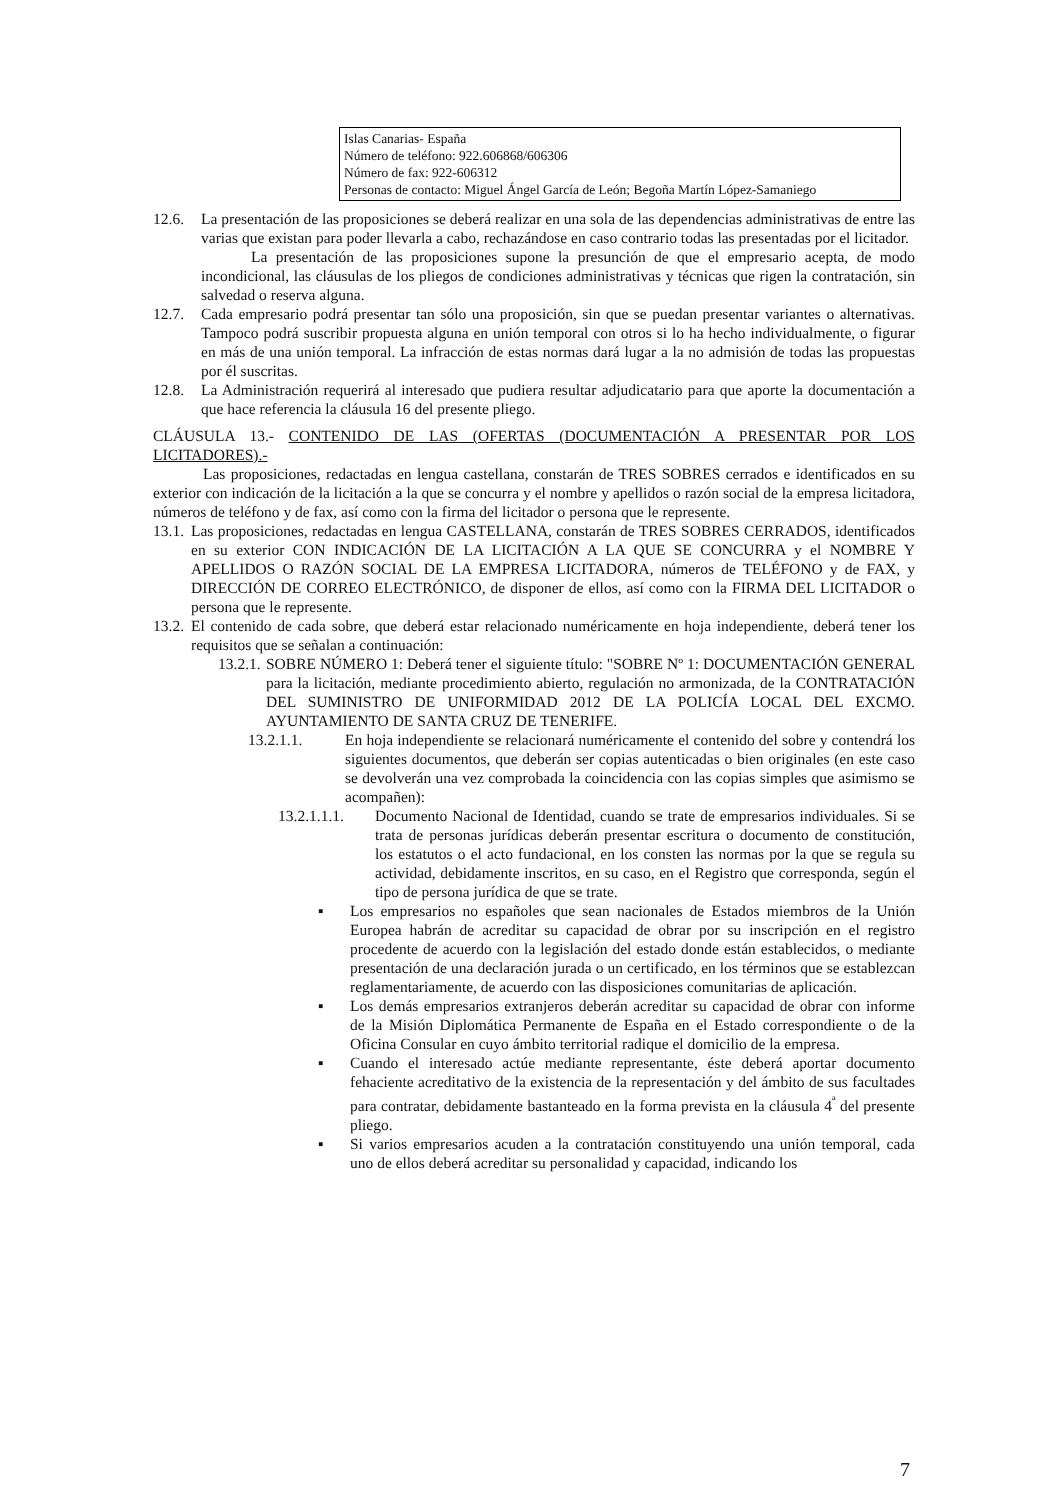Islas Canarias- España
Número de teléfono: 922.606868/606306
Número de fax: 922-606312
Personas de contacto: Miguel Ángel García de León; Begoña Martín López-Samaniego
12.6. La presentación de las proposiciones se deberá realizar en una sola de las dependencias administrativas de entre las varias que existan para poder llevarla a cabo, rechazándose en caso contrario todas las presentadas por el licitador.
La presentación de las proposiciones supone la presunción de que el empresario acepta, de modo incondicional, las cláusulas de los pliegos de condiciones administrativas y técnicas que rigen la contratación, sin salvedad o reserva alguna.
12.7. Cada empresario podrá presentar tan sólo una proposición, sin que se puedan presentar variantes o alternativas. Tampoco podrá suscribir propuesta alguna en unión temporal con otros si lo ha hecho individualmente, o figurar en más de una unión temporal. La infracción de estas normas dará lugar a la no admisión de todas las propuestas por él suscritas.
12.8. La Administración requerirá al interesado que pudiera resultar adjudicatario para que aporte la documentación a que hace referencia la cláusula 16 del presente pliego.
CLÁUSULA 13.- CONTENIDO DE LAS (OFERTAS (DOCUMENTACIÓN A PRESENTAR POR LOS LICITADORES).-
Las proposiciones, redactadas en lengua castellana, constarán de TRES SOBRES cerrados e identificados en su exterior con indicación de la licitación a la que se concurra y el nombre y apellidos o razón social de la empresa licitadora, números de teléfono y de fax, así como con la firma del licitador o persona que le represente.
13.1.
Las proposiciones, redactadas en lengua CASTELLANA, constarán de TRES SOBRES CERRADOS, identificados en su exterior CON INDICACIÓN DE LA LICITACIÓN A LA QUE SE CONCURRA y el NOMBRE Y APELLIDOS O RAZÓN SOCIAL DE LA EMPRESA LICITADORA, números de TELÉFONO y de FAX, y DIRECCIÓN DE CORREO ELECTRÓNICO, de disponer de ellos, así como con la FIRMA DEL LICITADOR o persona que le represente.
13.2.
El contenido de cada sobre, que deberá estar relacionado numéricamente en hoja independiente, deberá tener los requisitos que se señalan a continuación:
13.2.1.
SOBRE NÚMERO 1: Deberá tener el siguiente título: "SOBRE Nº 1: DOCUMENTACIÓN GENERAL para la licitación, mediante procedimiento abierto, regulación no armonizada, de la CONTRATACIÓN DEL SUMINISTRO DE UNIFORMIDAD 2012 DE LA POLICÍA LOCAL DEL EXCMO. AYUNTAMIENTO DE SANTA CRUZ DE TENERIFE.
13.2.1.1. En hoja independiente se relacionará numéricamente el contenido del sobre y contendrá los siguientes documentos, que deberán ser copias autenticadas o bien originales (en este caso se devolverán una vez comprobada la coincidencia con las copias simples que asimismo se acompañen):
13.2.1.1.1.
Documento Nacional de Identidad, cuando se trate de empresarios individuales. Si se trata de personas jurídicas deberán presentar escritura o documento de constitución, los estatutos o el acto fundacional, en los consten las normas por la que se regula su actividad, debidamente inscritos, en su caso, en el Registro que corresponda, según el tipo de persona jurídica de que se trate.
▪ Los empresarios no españoles que sean nacionales de Estados miembros de la Unión Europea habrán de acreditar su capacidad de obrar por su inscripción en el registro procedente de acuerdo con la legislación del estado donde están establecidos, o mediante presentación de una declaración jurada o un certificado, en los términos que se establezcan reglamentariamente, de acuerdo con las disposiciones comunitarias de aplicación.
▪ Los demás empresarios extranjeros deberán acreditar su capacidad de obrar con informe de la Misión Diplomática Permanente de España en el Estado correspondiente o de la Oficina Consular en cuyo ámbito territorial radique el domicilio de la empresa.
▪ Cuando el interesado actúe mediante representante, éste deberá aportar documento fehaciente acreditativo de la existencia de la representación y del ámbito de sus facultades para contratar, debidamente bastanteado en la forma prevista en la cláusula 4<sup>ª</sup> del presente pliego.
▪ Si varios empresarios acuden a la contratación constituyendo una unión temporal, cada uno de ellos deberá acreditar su personalidad y capacidad, indicando los
7